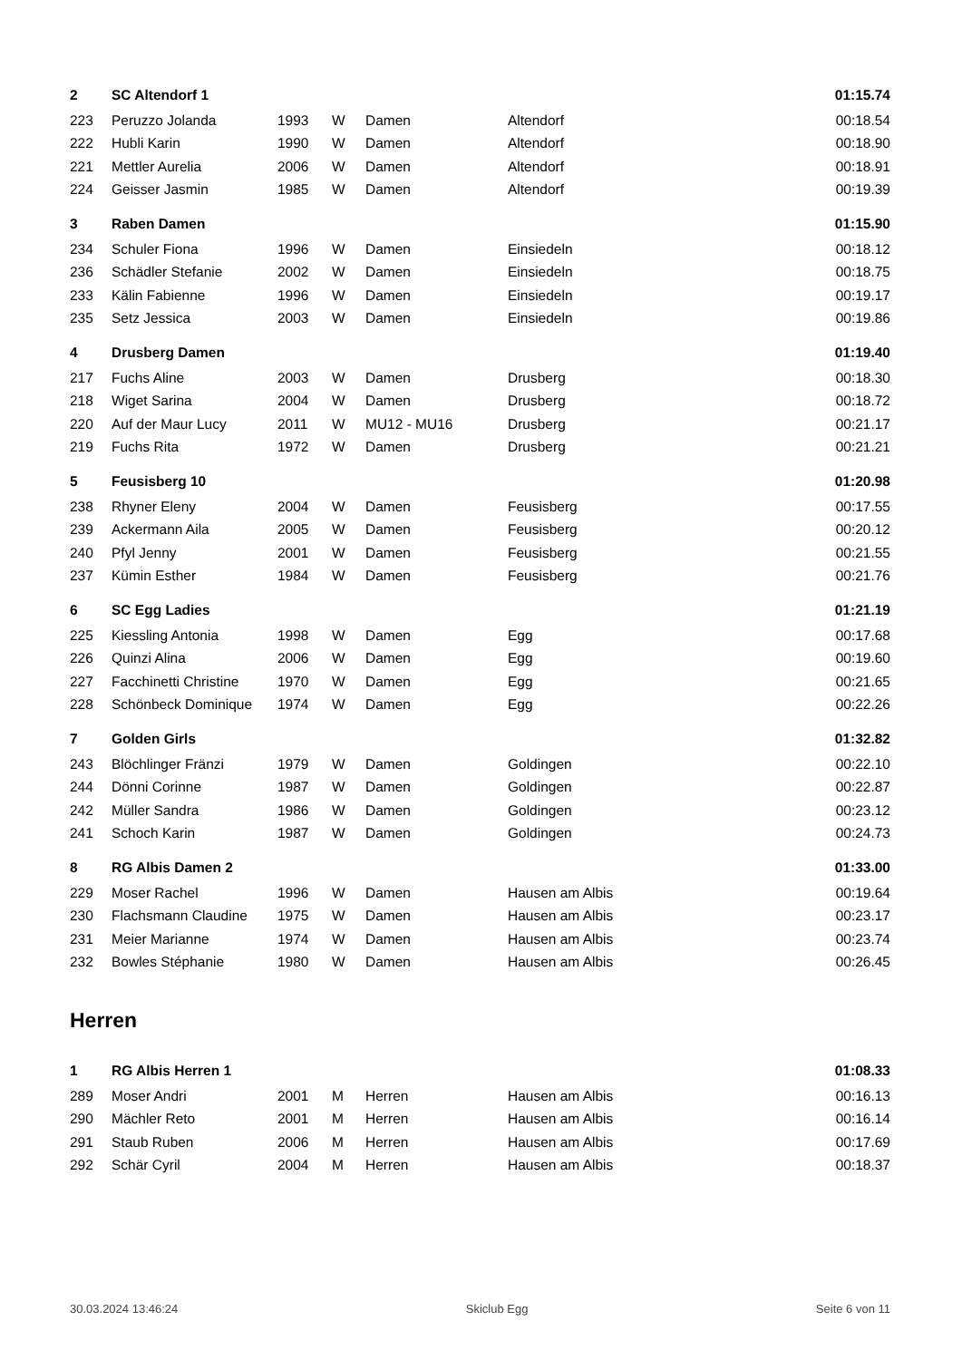| 2 | SC Altendorf 1 | | | | | 01:15.74 |
| 223 | Peruzzo Jolanda | 1993 | W | Damen | Altendorf | 00:18.54 |
| 222 | Hubli Karin | 1990 | W | Damen | Altendorf | 00:18.90 |
| 221 | Mettler Aurelia | 2006 | W | Damen | Altendorf | 00:18.91 |
| 224 | Geisser Jasmin | 1985 | W | Damen | Altendorf | 00:19.39 |
| 3 | Raben Damen | | | | | 01:15.90 |
| 234 | Schuler Fiona | 1996 | W | Damen | Einsiedeln | 00:18.12 |
| 236 | Schädler Stefanie | 2002 | W | Damen | Einsiedeln | 00:18.75 |
| 233 | Kälin Fabienne | 1996 | W | Damen | Einsiedeln | 00:19.17 |
| 235 | Setz Jessica | 2003 | W | Damen | Einsiedeln | 00:19.86 |
| 4 | Drusberg Damen | | | | | 01:19.40 |
| 217 | Fuchs Aline | 2003 | W | Damen | Drusberg | 00:18.30 |
| 218 | Wiget Sarina | 2004 | W | Damen | Drusberg | 00:18.72 |
| 220 | Auf der Maur Lucy | 2011 | W | MU12 - MU16 | Drusberg | 00:21.17 |
| 219 | Fuchs Rita | 1972 | W | Damen | Drusberg | 00:21.21 |
| 5 | Feusisberg 10 | | | | | 01:20.98 |
| 238 | Rhyner Eleny | 2004 | W | Damen | Feusisberg | 00:17.55 |
| 239 | Ackermann Aila | 2005 | W | Damen | Feusisberg | 00:20.12 |
| 240 | Pfyl Jenny | 2001 | W | Damen | Feusisberg | 00:21.55 |
| 237 | Kümin Esther | 1984 | W | Damen | Feusisberg | 00:21.76 |
| 6 | SC Egg Ladies | | | | | 01:21.19 |
| 225 | Kiessling Antonia | 1998 | W | Damen | Egg | 00:17.68 |
| 226 | Quinzi Alina | 2006 | W | Damen | Egg | 00:19.60 |
| 227 | Facchinetti Christine | 1970 | W | Damen | Egg | 00:21.65 |
| 228 | Schönbeck Dominique | 1974 | W | Damen | Egg | 00:22.26 |
| 7 | Golden Girls | | | | | 01:32.82 |
| 243 | Blöchlinger Fränzi | 1979 | W | Damen | Goldingen | 00:22.10 |
| 244 | Dönni Corinne | 1987 | W | Damen | Goldingen | 00:22.87 |
| 242 | Müller Sandra | 1986 | W | Damen | Goldingen | 00:23.12 |
| 241 | Schoch Karin | 1987 | W | Damen | Goldingen | 00:24.73 |
| 8 | RG Albis Damen 2 | | | | | 01:33.00 |
| 229 | Moser Rachel | 1996 | W | Damen | Hausen am Albis | 00:19.64 |
| 230 | Flachsmann Claudine | 1975 | W | Damen | Hausen am Albis | 00:23.17 |
| 231 | Meier Marianne | 1974 | W | Damen | Hausen am Albis | 00:23.74 |
| 232 | Bowles Stéphanie | 1980 | W | Damen | Hausen am Albis | 00:26.45 |
| Herren | | | | | | |
| 1 | RG Albis Herren 1 | | | | | 01:08.33 |
| 289 | Moser Andri | 2001 | M | Herren | Hausen am Albis | 00:16.13 |
| 290 | Mächler Reto | 2001 | M | Herren | Hausen am Albis | 00:16.14 |
| 291 | Staub Ruben | 2006 | M | Herren | Hausen am Albis | 00:17.69 |
| 292 | Schär Cyril | 2004 | M | Herren | Hausen am Albis | 00:18.37 |
30.03.2024 13:46:24 Skiclub Egg Seite 6 von 11